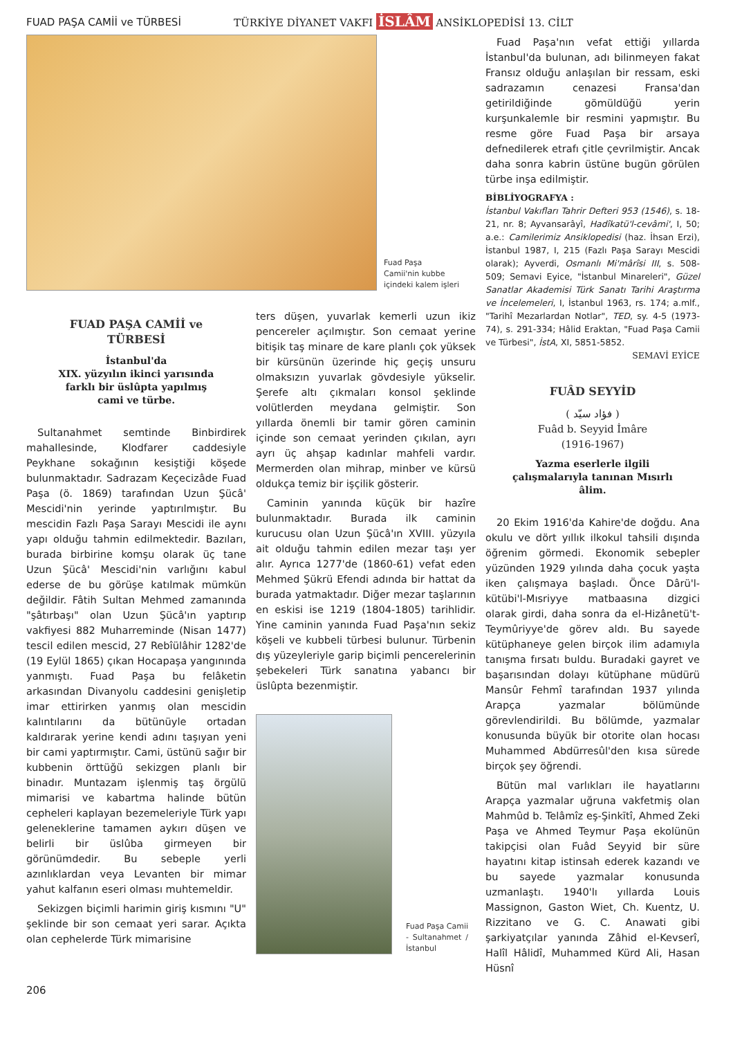FUAD PAŞA CAMİİ ve TÜRBESİ
TÜRKİYE DİYANET VAKFI İSLÂM ANSİKLOPEDİSİ 13. CİLT
Fuad Paşa Camii'nin kubbe içindeki kalem işleri
FUAD PAŞA CAMİİ ve TÜRBESİ
İstanbul'da
XIX. yüzyılın ikinci yarısında
farklı bir üslûpta yapılmış
cami ve türbe.
Sultanahmet semtinde Binbirdirek mahallesinde, Klodfarer caddesiyle Peykhane sokağının kesiştiği köşede bulunmaktadır. Sadrazam Keçecizâde Fuad Paşa (ö. 1869) tarafından Uzun Şücâ' Mescidi'nin yerinde yaptırılmıştır. Bu mescidin Fazlı Paşa Sarayı Mescidi ile aynı yapı olduğu tahmin edilmektedir. Bazıları, burada birbirine komşu olarak üç tane Uzun Şücâ' Mescidi'nin varlığını kabul ederse de bu görüşe katılmak mümkün değildir. Fâtih Sultan Mehmed zamanında "şâtırbaşı" olan Uzun Şücâ'ın yaptırıp vakfiyesi 882 Muharreminde (Nisan 1477) tescil edilen mescid, 27 Rebîülâhir 1282'de (19 Eylül 1865) çıkan Hocapaşa yangınında yanmıştı. Fuad Paşa bu felâketin arkasından Divanyolu caddesini genişletip imar ettirirken yanmış olan mescidin kalıntılarını da bütünüyle ortadan kaldırarak yerine kendi adını taşıyan yeni bir cami yaptırmıştır. Cami, üstünü sağır bir kubbenin örttüğü sekizgen planlı bir binadır. Muntazam işlenmiş taş örgülü mimarisi ve kabartma halinde bütün cepheleri kaplayan bezemeleriyle Türk yapı geleneklerine tamamen aykırı düşen ve belirli bir üslûba girmeyen bir görünümdedir. Bu sebeple yerli azınlıklardan veya Levanten bir mimar yahut kalfanın eseri olması muhtemeldir.
Sekizgen biçimli harimin giriş kısmını "U" şeklinde bir son cemaat yeri sarar. Açıkta olan cephelerde Türk mimarisine
ters düşen, yuvarlak kemerli uzun ikiz pencereler açılmıştır. Son cemaat yerine bitişik taş minare de kare planlı çok yüksek bir kürsünün üzerinde hiç geçiş unsuru olmaksızın yuvarlak gövdesiyle yükselir. Şerefe altı çıkmaları konsol şeklinde volütlerden meydana gelmiştir. Son yıllarda önemli bir tamir gören caminin içinde son cemaat yerinden çıkılan, ayrı ayrı üç ahşap kadınlar mahfeli vardır. Mermerden olan mihrap, minber ve kürsü oldukça temiz bir işçilik gösterir.
Caminin yanında küçük bir hazîre bulunmaktadır. Burada ilk caminin kurucusu olan Uzun Şücâ'ın XVIII. yüzyıla ait olduğu tahmin edilen mezar taşı yer alır. Ayrıca 1277'de (1860-61) vefat eden Mehmed Şükrü Efendi adında bir hattat da burada yatmaktadır. Diğer mezar taşlarının en eskisi ise 1219 (1804-1805) tarihlidir. Yine caminin yanında Fuad Paşa'nın sekiz köşeli ve kubbeli türbesi bulunur. Türbenin dış yüzeyleriyle garip biçimli pencerelerinin şebekeleri Türk sanatına yabancı bir üslûpta bezenmiştir.
Fuad Paşa Camii - Sultanahmet / İstanbul
Fuad Paşa'nın vefat ettiği yıllarda İstanbul'da bulunan, adı bilinmeyen fakat Fransız olduğu anlaşılan bir ressam, eski sadrazamın cenazesi Fransa'dan getirildiğinde gömüldüğü yerin kurşunkalemle bir resmini yapmıştır. Bu resme göre Fuad Paşa bir arsaya defnedilerek etrafı çitle çevrilmiştir. Ancak daha sonra kabrin üstüne bugün görülen türbe inşa edilmiştir.
BİBLİYOGRAFYA :
İstanbul Vakıfları Tahrir Defteri 953 (1546), s. 18-21, nr. 8; Ayvansarâyî, Hadîkatü'l-cevâmi', I, 50; a.e.: Camilerimiz Ansiklopedisi (haz. İhsan Erzi), İstanbul 1987, I, 215 (Fazlı Paşa Sarayı Mescidi olarak); Ayverdi, Osmanlı Mi'mârîsi III, s. 508-509; Semavi Eyice, "İstanbul Minareleri", Güzel Sanatlar Akademisi Türk Sanatı Tarihi Araştırma ve İncelemeleri, I, İstanbul 1963, rs. 174; a.mlf., "Tarihî Mezarlardan Notlar", TED, sy. 4-5 (1973-74), s. 291-334; Hâlid Eraktan, "Fuad Paşa Camii ve Türbesi", İstA, XI, 5851-5852.
SEMAVİ EYİCE
FUÂD SEYYİD
( فؤاد سيّد )
Fuâd b. Seyyid İmâre
(1916-1967)
Yazma eserlerle ilgili çalışmalarıyla tanınan Mısırlı âlim.
20 Ekim 1916'da Kahire'de doğdu. Ana okulu ve dört yıllık ilkokul tahsili dışında öğrenim görmedi. Ekonomik sebepler yüzünden 1929 yılında daha çocuk yaşta iken çalışmaya başladı. Önce Dârü'l-kütübi'l-Mısriyye matbaasına dizgici olarak girdi, daha sonra da el-Hizânetü't-Teymûriyye'de görev aldı. Bu sayede kütüphaneye gelen birçok ilim adamıyla tanışma fırsatı buldu. Buradaki gayret ve başarısından dolayı kütüphane müdürü Mansûr Fehmî tarafından 1937 yılında Arapça yazmalar bölümünde görevlendirildi. Bu bölümde, yazmalar konusunda büyük bir otorite olan hocası Muhammed Abdürresûl'den kısa sürede birçok şey öğrendi.
Bütün mal varlıkları ile hayatlarını Arapça yazmalar uğruna vakfetmiş olan Mahmûd b. Telâmîz eş-Şinkītî, Ahmed Zeki Paşa ve Ahmed Teymur Paşa ekolünün takipçisi olan Fuâd Seyyid bir süre hayatını kitap istinsah ederek kazandı ve bu sayede yazmalar konusunda uzmanlaştı. 1940'lı yıllarda Louis Massignon, Gaston Wiet, Ch. Kuentz, U. Rizzitano ve G. C. Anawati gibi şarkiyatçılar yanında Zâhid el-Kevserî, Halîl Hâlidî, Muhammed Kürd Ali, Hasan Hüsnî
206